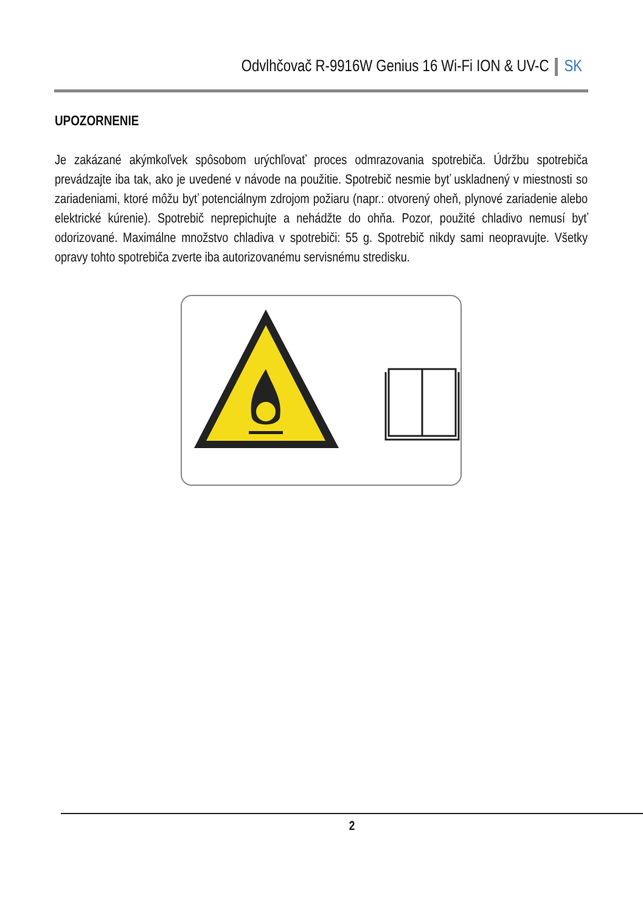Odvlhčovač R-9916W Genius 16 Wi-Fi ION & UV-C SK
UPOZORNENIE
Je zakázané akýmkoľvek spôsobom urýchľovať proces odmrazovania spotrebiča. Údržbu spotrebiča prevádzajte iba tak, ako je uvedené v návode na použitie. Spotrebič nesmie byť uskladnený v miestnosti so zariadeniami, ktoré môžu byť potenciálnym zdrojom požiaru (napr.: otvorený oheň, plynové zariadenie alebo elektrické kúrenie). Spotrebič neprepichujte a nehádžte do ohňa. Pozor, použité chladivo nemusí byť odorizované. Maximálne množstvo chladiva v spotrebiči: 55 g. Spotrebič nikdy sami neopravujte. Všetky opravy tohto spotrebiča zverte iba autorizovanému servisnému stredisku.
2